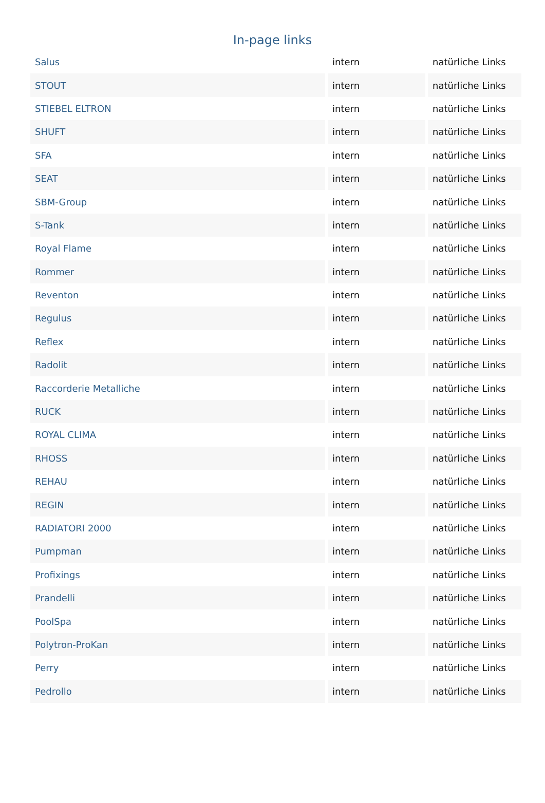In-page links
| Salus | intern | natürliche Links |
| STOUT | intern | natürliche Links |
| STIEBEL ELTRON | intern | natürliche Links |
| SHUFT | intern | natürliche Links |
| SFA | intern | natürliche Links |
| SEAT | intern | natürliche Links |
| SBM-Group | intern | natürliche Links |
| S-Tank | intern | natürliche Links |
| Royal Flame | intern | natürliche Links |
| Rommer | intern | natürliche Links |
| Reventon | intern | natürliche Links |
| Regulus | intern | natürliche Links |
| Reflex | intern | natürliche Links |
| Radolit | intern | natürliche Links |
| Raccorderie Metalliche | intern | natürliche Links |
| RUCK | intern | natürliche Links |
| ROYAL CLIMA | intern | natürliche Links |
| RHOSS | intern | natürliche Links |
| REHAU | intern | natürliche Links |
| REGIN | intern | natürliche Links |
| RADIATORI 2000 | intern | natürliche Links |
| Pumpman | intern | natürliche Links |
| Profixings | intern | natürliche Links |
| Prandelli | intern | natürliche Links |
| PoolSpa | intern | natürliche Links |
| Polytron-ProKan | intern | natürliche Links |
| Perry | intern | natürliche Links |
| Pedrollo | intern | natürliche Links |